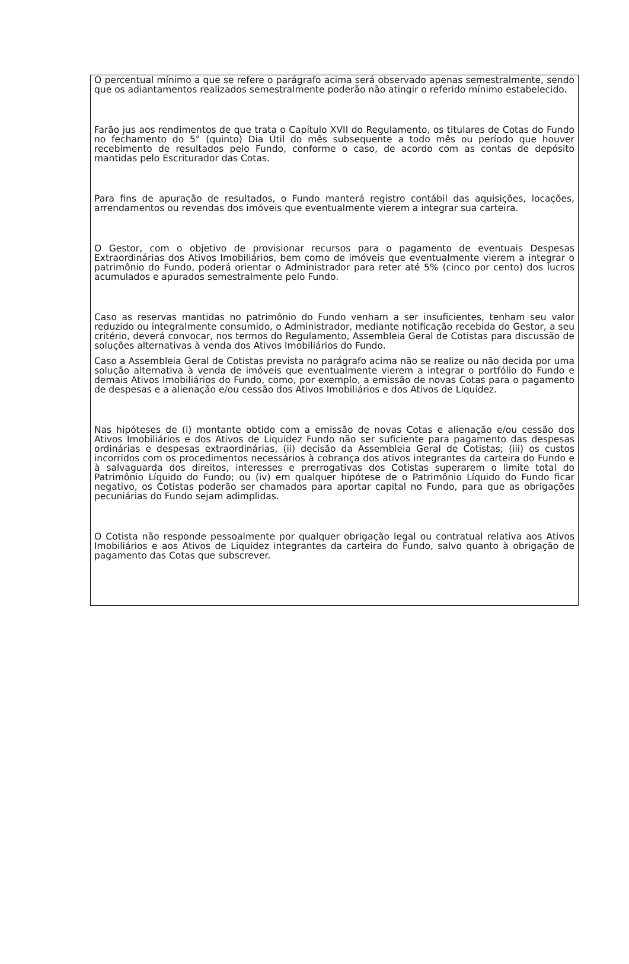O percentual mínimo a que se refere o parágrafo acima será observado apenas semestralmente, sendo que os adiantamentos realizados semestralmente poderão não atingir o referido mínimo estabelecido.
Farão jus aos rendimentos de que trata o Capítulo XVII do Regulamento, os titulares de Cotas do Fundo no fechamento do 5° (quinto) Dia Útil do mês subsequente a todo mês ou período que houver recebimento de resultados pelo Fundo, conforme o caso, de acordo com as contas de depósito mantidas pelo Escriturador das Cotas.
Para fins de apuração de resultados, o Fundo manterá registro contábil das aquisições, locações, arrendamentos ou revendas dos imóveis que eventualmente vierem a integrar sua carteira.
O Gestor, com o objetivo de provisionar recursos para o pagamento de eventuais Despesas Extraordinárias dos Ativos Imobiliários, bem como de imóveis que eventualmente vierem a integrar o patrimônio do Fundo, poderá orientar o Administrador para reter até 5% (cinco por cento) dos lucros acumulados e apurados semestralmente pelo Fundo.
Caso as reservas mantidas no patrimônio do Fundo venham a ser insuficientes, tenham seu valor reduzido ou integralmente consumido, o Administrador, mediante notificação recebida do Gestor, a seu critério, deverá convocar, nos termos do Regulamento, Assembleia Geral de Cotistas para discussão de soluções alternativas à venda dos Ativos Imobiliários do Fundo.
Caso a Assembleia Geral de Cotistas prevista no parágrafo acima não se realize ou não decida por uma solução alternativa à venda de imóveis que eventualmente vierem a integrar o portfólio do Fundo e demais Ativos Imobiliários do Fundo, como, por exemplo, a emissão de novas Cotas para o pagamento de despesas e a alienação e/ou cessão dos Ativos Imobiliários e dos Ativos de Liquidez.
Nas hipóteses de (i) montante obtido com a emissão de novas Cotas e alienação e/ou cessão dos Ativos Imobiliários e dos Ativos de Liquidez Fundo não ser suficiente para pagamento das despesas ordinárias e despesas extraordinárias, (ii) decisão da Assembleia Geral de Cotistas; (iii) os custos incorridos com os procedimentos necessários à cobrança dos ativos integrantes da carteira do Fundo e à salvaguarda dos direitos, interesses e prerrogativas dos Cotistas superarem o limite total do Patrimônio Líquido do Fundo; ou (iv) em qualquer hipótese de o Patrimônio Líquido do Fundo ficar negativo, os Cotistas poderão ser chamados para aportar capital no Fundo, para que as obrigações pecuniárias do Fundo sejam adimplidas.
O Cotista não responde pessoalmente por qualquer obrigação legal ou contratual relativa aos Ativos Imobiliários e aos Ativos de Liquidez integrantes da carteira do Fundo, salvo quanto à obrigação de pagamento das Cotas que subscrever.